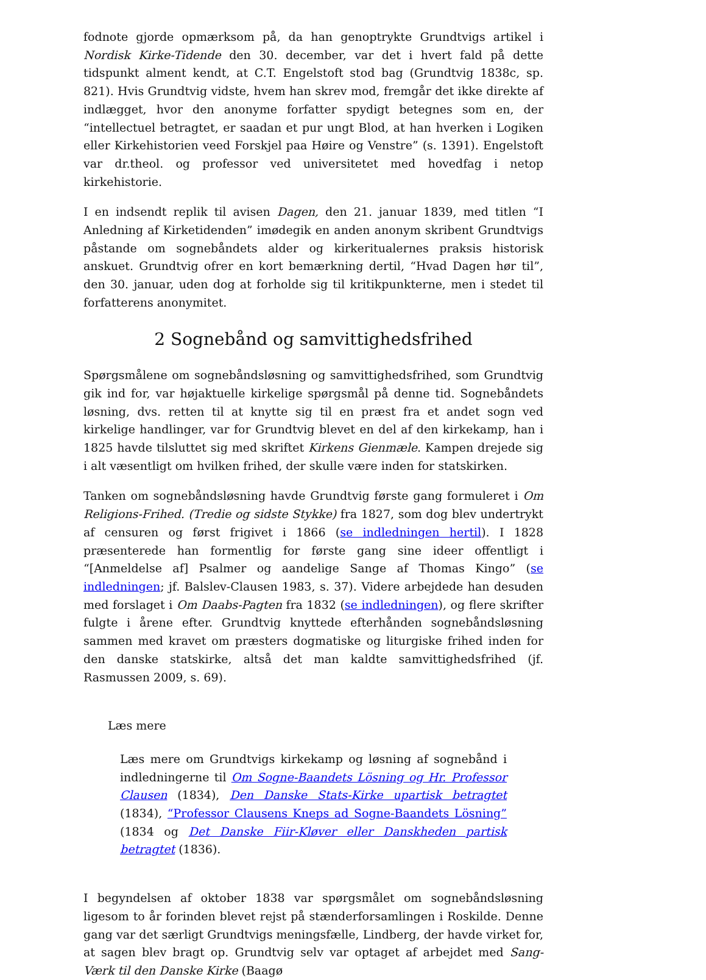fodnote gjorde opmærksom på, da han genoptrykte Grundtvigs artikel i Nordisk Kirke-Tidende den 30. december, var det i hvert fald på dette tidspunkt alment kendt, at C.T. Engelstoft stod bag (Grundtvig 1838c, sp. 821). Hvis Grundtvig vidste, hvem han skrev mod, fremgår det ikke direkte af indlægget, hvor den anonyme forfatter spydigt betegnes som en, der “intellectuel betragtet, er saadan et pur ungt Blod, at han hverken i Logiken eller Kirkehistorien veed Forskjel paa Høire og Venstre” (s. 1391). Engelstoft var dr.theol. og professor ved universitetet med hovedfag i netop kirkehistorie.
I en indsendt replik til avisen Dagen, den 21. januar 1839, med titlen “I Anledning af Kirketidenden” imødegik en anden anonym skribent Grundtvigs påstande om sognebåndets alder og kirkeritualernes praksis historisk anskuet. Grundtvig ofrer en kort bemærkning dertil, “Hvad Dagen hør til”, den 30. januar, uden dog at forholde sig til kritikpunkterne, men i stedet til forfatterens anonymitet.
2 Sognebånd og samvittighedsfrihed
Spørgsmålene om sognebåndsløsning og samvittighedsfrihed, som Grundtvig gik ind for, var højaktuelle kirkelige spørgsmål på denne tid. Sognebåndets løsning, dvs. retten til at knytte sig til en præst fra et andet sogn ved kirkelige handlinger, var for Grundtvig blevet en del af den kirkekamp, han i 1825 havde tilsluttet sig med skriftet Kirkens Gienmæle. Kampen drejede sig i alt væsentligt om hvilken frihed, der skulle være inden for statskirken.
Tanken om sognebåndsløsning havde Grundtvig første gang formuleret i Om Religions-Frihed. (Tredie og sidste Stykke) fra 1827, som dog blev undertrykt af censuren og først frigivet i 1866 (se indledningen hertil). I 1828 præsenterede han formentlig for første gang sine ideer offentligt i “[Anmeldelse af] Psalmer og aandelige Sange af Thomas Kingo” (se indledningen; jf. Balslev-Clausen 1983, s. 37). Videre arbejdede han desuden med forslaget i Om Daabs-Pagten fra 1832 (se indledningen), og flere skrifter fulgte i årene efter. Grundtvig knyttede efterhånden sognebåndsløsning sammen med kravet om præsters dogmatiske og liturgiske frihed inden for den danske statskirke, altså det man kaldte samvittighedsfrihed (jf. Rasmussen 2009, s. 69).
Læs mere
Læs mere om Grundtvigs kirkekamp og løsning af sognebånd i indledningerne til Om Sogne-Baandets Lösning og Hr. Professor Clausen (1834), Den Danske Stats-Kirke upartisk betragtet (1834), “Professor Clausens Kneps ad Sogne-Baandets Lösning” (1834 og Det Danske Fiir-Kløver eller Danskheden partisk betragtet (1836).
I begyndelsen af oktober 1838 var spørgsmålet om sognebåndsløsning ligesom to år forinden blevet rejst på stænderforsamlingen i Roskilde. Denne gang var det særligt Grundtvigs meningsfælle, Lindberg, der havde virket for, at sagen blev bragt op. Grundtvig selv var optaget af arbejdet med Sang-Værk til den Danske Kirke (Baagø